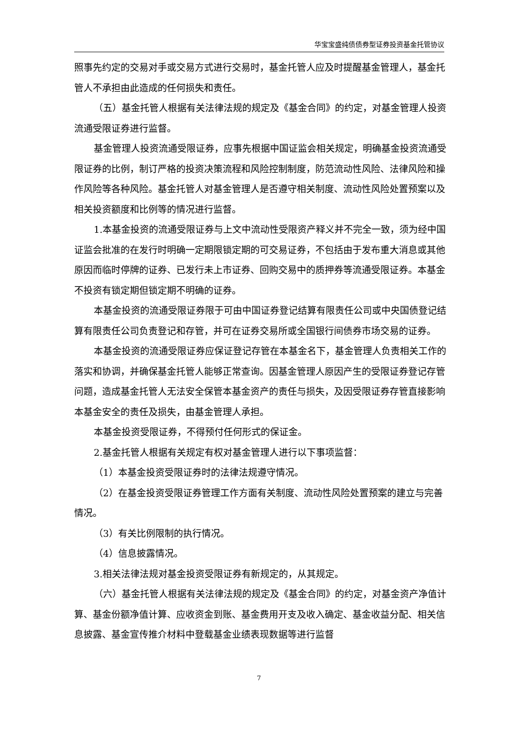华宝宝盛纯债债券型证券投资基金托管协议
照事先约定的交易对手或交易方式进行交易时，基金托管人应及时提醒基金管理人，基金托管人不承担由此造成的任何损失和责任。
（五）基金托管人根据有关法律法规的规定及《基金合同》的约定，对基金管理人投资流通受限证券进行监督。
基金管理人投资流通受限证券，应事先根据中国证监会相关规定，明确基金投资流通受限证券的比例，制订严格的投资决策流程和风险控制制度，防范流动性风险、法律风险和操作风险等各种风险。基金托管人对基金管理人是否遵守相关制度、流动性风险处置预案以及相关投资额度和比例等的情况进行监督。
1.本基金投资的流通受限证券与上文中流动性受限资产释义并不完全一致，须为经中国证监会批准的在发行时明确一定期限锁定期的可交易证券，不包括由于发布重大消息或其他原因而临时停牌的证券、已发行未上市证券、回购交易中的质押券等流通受限证券。本基金不投资有锁定期但锁定期不明确的证券。
本基金投资的流通受限证券限于可由中国证券登记结算有限责任公司或中央国债登记结算有限责任公司负责登记和存管，并可在证券交易所或全国银行间债券市场交易的证券。
本基金投资的流通受限证券应保证登记存管在本基金名下，基金管理人负责相关工作的落实和协调，并确保基金托管人能够正常查询。因基金管理人原因产生的受限证券登记存管问题，造成基金托管人无法安全保管本基金资产的责任与损失，及因受限证券存管直接影响本基金安全的责任及损失，由基金管理人承担。
本基金投资受限证券，不得预付任何形式的保证金。
2.基金托管人根据有关规定有权对基金管理人进行以下事项监督：
（1）本基金投资受限证券时的法律法规遵守情况。
（2）在基金投资受限证券管理工作方面有关制度、流动性风险处置预案的建立与完善情况。
（3）有关比例限制的执行情况。
（4）信息披露情况。
3.相关法律法规对基金投资受限证券有新规定的，从其规定。
（六）基金托管人根据有关法律法规的规定及《基金合同》的约定，对基金资产净值计算、基金份额净值计算、应收资金到账、基金费用开支及收入确定、基金收益分配、相关信息披露、基金宣传推介材料中登载基金业绩表现数据等进行监督
7